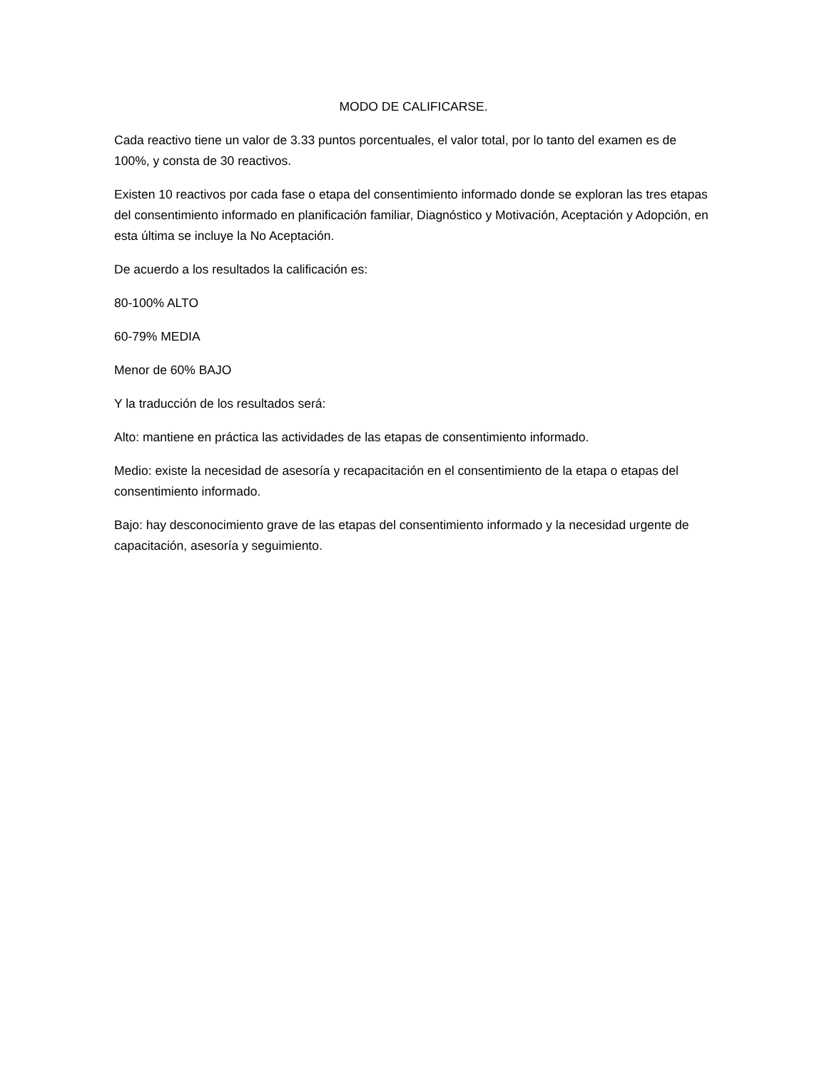MODO DE CALIFICARSE.
Cada reactivo tiene un valor de 3.33 puntos porcentuales, el valor total, por lo tanto del examen es de 100%, y consta de 30 reactivos.
Existen 10 reactivos por cada fase o etapa del consentimiento informado donde se exploran las tres etapas del consentimiento informado en planificación familiar, Diagnóstico y Motivación, Aceptación y Adopción, en esta última se incluye la No Aceptación.
De acuerdo a los resultados la calificación es:
80-100% ALTO
60-79% MEDIA
Menor de 60% BAJO
Y la traducción de los resultados será:
Alto: mantiene en práctica las actividades de las etapas de consentimiento informado.
Medio: existe la necesidad de asesoría y recapacitación en el consentimiento de la etapa o etapas del consentimiento informado.
Bajo: hay desconocimiento grave de las etapas del consentimiento informado y la necesidad urgente de capacitación, asesoría y seguimiento.